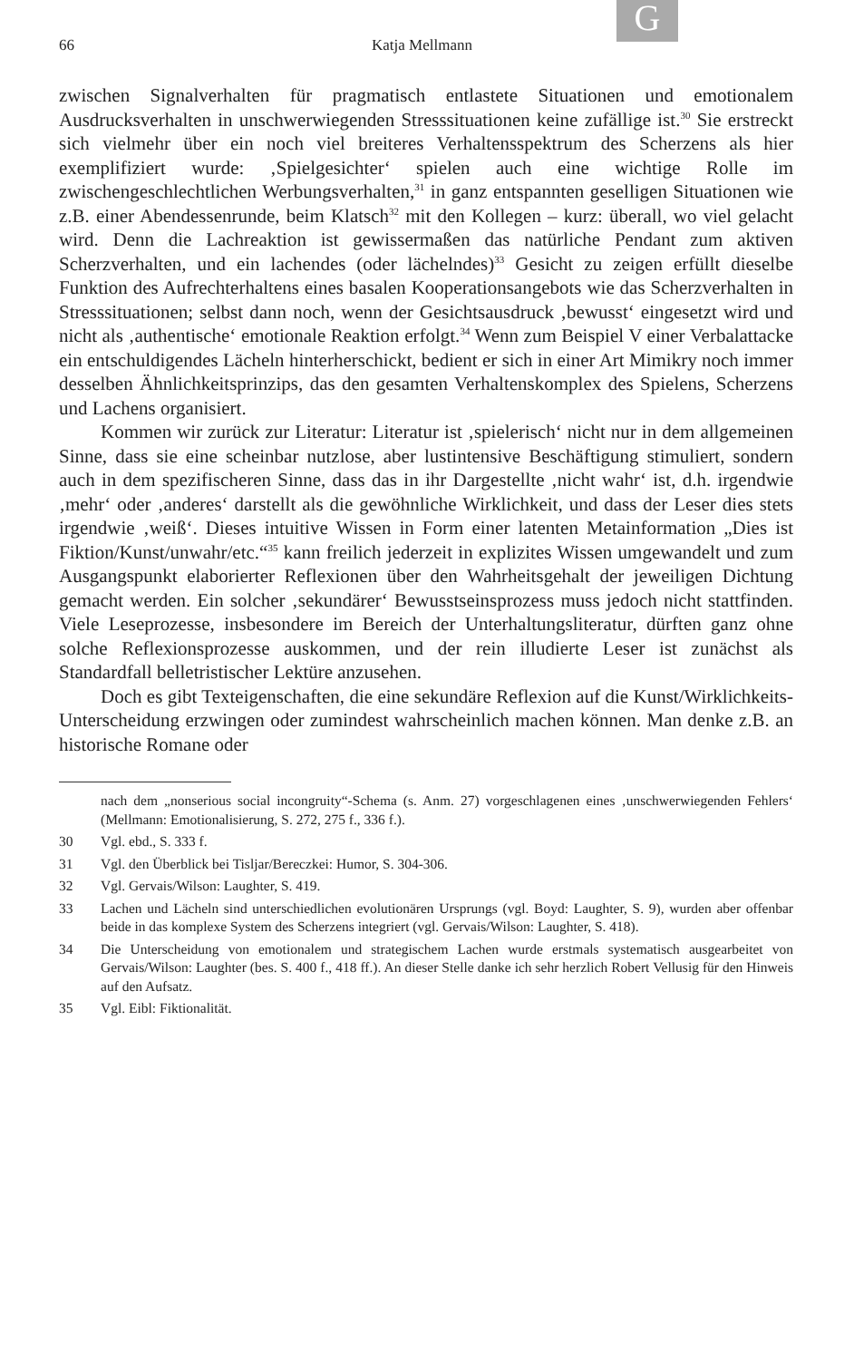G
66 Katja Mellmann
zwischen Signalverhalten für pragmatisch entlastete Situationen und emotionalem Ausdrucksverhalten in unschwerwiegenden Stresssituationen keine zufällige ist.<sup>30</sup> Sie erstreckt sich vielmehr über ein noch viel breiteres Verhaltensspektrum des Scherzens als hier exemplifiziert wurde: ‚Spielgesichter‘ spielen auch eine wichtige Rolle im zwischengeschlechtlichen Werbungsverhalten,<sup>31</sup> in ganz entspannten geselligen Situationen wie z.B. einer Abendessenrunde, beim Klatsch<sup>32</sup> mit den Kollegen – kurz: überall, wo viel gelacht wird. Denn die Lachreaktion ist gewissermaßen das natürliche Pendant zum aktiven Scherzverhalten, und ein lachendes (oder lächelndes)<sup>33</sup> Gesicht zu zeigen erfüllt dieselbe Funktion des Aufrechterhaltens eines basalen Kooperationsangebots wie das Scherzverhalten in Stresssituationen; selbst dann noch, wenn der Gesichtsausdruck ‚bewusst‘ eingesetzt wird und nicht als ‚authentische‘ emotionale Reaktion erfolgt.<sup>34</sup> Wenn zum Beispiel V einer Verbalattacke ein entschuldigendes Lächeln hinterherschickt, bedient er sich in einer Art Mimikry noch immer desselben Ähnlichkeitsprinzips, das den gesamten Verhaltenskomplex des Spielens, Scherzens und Lachens organisiert.
Kommen wir zurück zur Literatur: Literatur ist ‚spielerisch‘ nicht nur in dem allgemeinen Sinne, dass sie eine scheinbar nutzlose, aber lustintensive Beschäftigung stimuliert, sondern auch in dem spezifischeren Sinne, dass das in ihr Dargestellte ‚nicht wahr‘ ist, d.h. irgendwie ‚mehr‘ oder ‚anderes‘ darstellt als die gewöhnliche Wirklichkeit, und dass der Leser dies stets irgendwie ‚weiß‘. Dieses intuitive Wissen in Form einer latenten Metainformation „Dies ist Fiktion/Kunst/unwahr/etc.“<sup>35</sup> kann freilich jederzeit in explizites Wissen umgewandelt und zum Ausgangspunkt elaborierter Reflexionen über den Wahrheitsgehalt der jeweiligen Dichtung gemacht werden. Ein solcher ‚sekundärer‘ Bewusstseinsprozess muss jedoch nicht stattfinden. Viele Leseprozesse, insbesondere im Bereich der Unterhaltungsliteratur, dürften ganz ohne solche Reflexionsprozesse auskommen, und der rein illudierte Leser ist zunächst als Standardfall belletristischer Lektüre anzusehen.
Doch es gibt Texteigenschaften, die eine sekundäre Reflexion auf die Kunst/Wirklichkeits-Unterscheidung erzwingen oder zumindest wahrscheinlich machen können. Man denke z.B. an historische Romane oder
nach dem „nonserious social incongruity“-Schema (s. Anm. 27) vorgeschlagenen eines ‚unschwerwiegenden Fehlers‘ (Mellmann: Emotionalisierung, S. 272, 275 f., 336 f.).
30 Vgl. ebd., S. 333 f.
31 Vgl. den Überblick bei Tisljar/Bereczkei: Humor, S. 304-306.
32 Vgl. Gervais/Wilson: Laughter, S. 419.
33 Lachen und Lächeln sind unterschiedlichen evolutionären Ursprungs (vgl. Boyd: Laughter, S. 9), wurden aber offenbar beide in das komplexe System des Scherzens integriert (vgl. Gervais/Wilson: Laughter, S. 418).
34 Die Unterscheidung von emotionalem und strategischem Lachen wurde erstmals systematisch ausgearbeitet von Gervais/Wilson: Laughter (bes. S. 400 f., 418 ff.). An dieser Stelle danke ich sehr herzlich Robert Vellusig für den Hinweis auf den Aufsatz.
35 Vgl. Eibl: Fiktionalität.